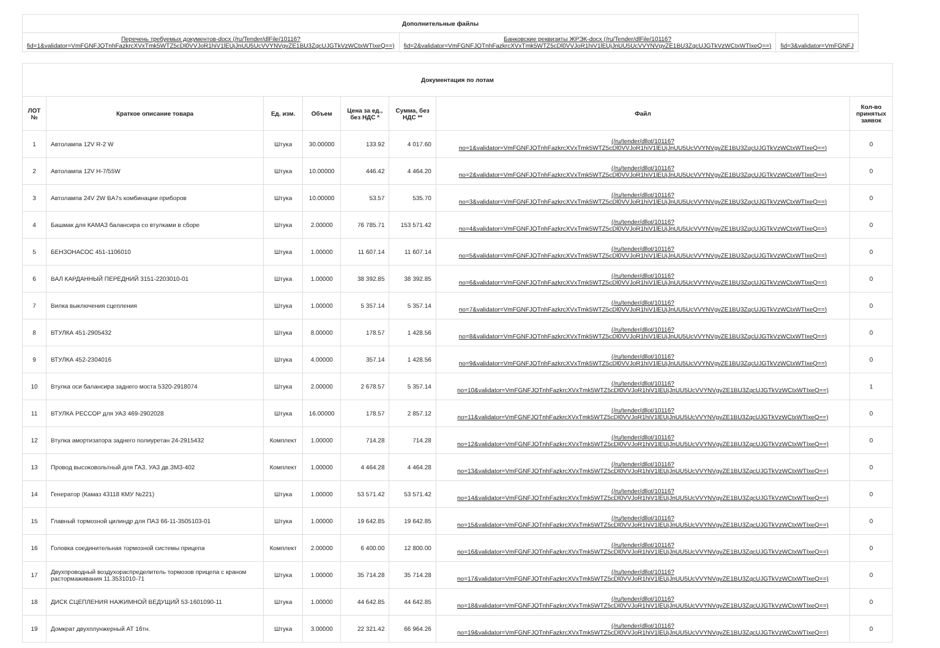| Дополнительные файлы | | |
| Перечень требуемых документов-docx (/ru/Tender/dlFile/10116? fid=1&validator=VmFGNFJOTnhFazkrcXVxTmk5WTZ5cDl0VVJoR1hiV1lEUjJnUU5UcVVYNVgvZE1BU3ZqcUJGTkVzWCtxWTIxeQ==) | Банковские реквизиты ЖРЭК-docx (/ru/Tender/dlFile/10116? fid=2&validator=VmFGNFJOTnhFazkrcXVxTmk5WTZ5cDl0VVJoR1hiV1lEUjJnUU5UcVVYNVgvZE1BU3ZqcUJGTkVzWCtxWTIxeQ==) | fid=3&validator=VmFGNFJ |
| Документация по лотам | | | | | | | |
| ЛОТ № | Краткое описание товара | Ед. изм. | Объем | Цена за ед., без НДС * | Сумма, без НДС ** | Файл | Кол-во принятых заявок |
| 1 | Автолампа 12V R-2 W | Штука | 30.00000 | 133.92 | 4 017.60 | (/ru/tender/dllot/10116? no=1&validator=VmFGNFJOTnhFazkrcXVxTmk5WTZ5cDl0VVJoR1hiV1lEUjJnUU5UcVVYNVgvZE1BU3ZqcUJGTkVzWCtxWTIxeQ==) | 0 |
| 2 | Автолампа 12V H-7/55W | Штука | 10.00000 | 446.42 | 4 464.20 | (/ru/tender/dllot/10116? no=2&validator=VmFGNFJOTnhFazkrcXVxTmk5WTZ5cDl0VVJoR1hiV1lEUjJnUU5UcVVYNVgvZE1BU3ZqcUJGTkVzWCtxWTIxeQ==) | 0 |
| 3 | Автолампа 24V 2W BA7s комбинации приборов | Штука | 10.00000 | 53.57 | 535.70 | (/ru/tender/dllot/10116? no=3&validator=VmFGNFJOTnhFazkrcXVxTmk5WTZ5cDl0VVJoR1hiV1lEUjJnUU5UcVVYNVgvZE1BU3ZqcUJGTkVzWCtxWTIxeQ==) | 0 |
| 4 | Башмак для КАМАЗ балансира со втулками в сборе | Штука | 2.00000 | 76 785.71 | 153 571.42 | (/ru/tender/dllot/10116? no=4&validator=VmFGNFJOTnhFazkrcXVxTmk5WTZ5cDl0VVJoR1hiV1lEUjJnUU5UcVVYNVgvZE1BU3ZqcUJGTkVzWCtxWTIxeQ==) | 0 |
| 5 | БЕНЗОНАСОС 451-1106010 | Штука | 1.00000 | 11 607.14 | 11 607.14 | (/ru/tender/dllot/10116? no=5&validator=VmFGNFJOTnhFazkrcXVxTmk5WTZ5cDl0VVJoR1hiV1lEUjJnUU5UcVVYNVgvZE1BU3ZqcUJGTkVzWCtxWTIxeQ==) | 0 |
| 6 | ВАЛ КАРДАННЫЙ ПЕРЕДНИЙ 3151-2203010-01 | Штука | 1.00000 | 38 392.85 | 38 392.85 | (/ru/tender/dllot/10116? no=6&validator=VmFGNFJOTnhFazkrcXVxTmk5WTZ5cDl0VVJoR1hiV1lEUjJnUU5UcVVYNVgvZE1BU3ZqcUJGTkVzWCtxWTIxeQ==) | 0 |
| 7 | Вилка выключения сцепления | Штука | 1.00000 | 5 357.14 | 5 357.14 | (/ru/tender/dllot/10116? no=7&validator=VmFGNFJOTnhFazkrcXVxTmk5WTZ5cDl0VVJoR1hiV1lEUjJnUU5UcVVYNVgvZE1BU3ZqcUJGTkVzWCtxWTIxeQ==) | 0 |
| 8 | ВТУЛКА 451-2905432 | Штука | 8.00000 | 178.57 | 1 428.56 | (/ru/tender/dllot/10116? no=8&validator=VmFGNFJOTnhFazkrcXVxTmk5WTZ5cDl0VVJoR1hiV1lEUjJnUU5UcVVYNVgvZE1BU3ZqcUJGTkVzWCtxWTIxeQ==) | 0 |
| 9 | ВТУЛКА 452-2304016 | Штука | 4.00000 | 357.14 | 1 428.56 | (/ru/tender/dllot/10116? no=9&validator=VmFGNFJOTnhFazkrcXVxTmk5WTZ5cDl0VVJoR1hiV1lEUjJnUU5UcVVYNVgvZE1BU3ZqcUJGTkVzWCtxWTIxeQ==) | 0 |
| 10 | Втулка оси балансира заднего моста 5320-2918074 | Штука | 2.00000 | 2 678.57 | 5 357.14 | (/ru/tender/dllot/10116? no=10&validator=VmFGNFJOTnhFazkrcXVxTmk5WTZ5cDl0VVJoR1hiV1lEUjJnUU5UcVVYNVgvZE1BU3ZqcUJGTkVzWCtxWTIxeQ==) | 1 |
| 11 | ВТУЛКА РЕССОР для УАЗ 469-2902028 | Штука | 16.00000 | 178.57 | 2 857.12 | (/ru/tender/dllot/10116? no=11&validator=VmFGNFJOTnhFazkrcXVxTmk5WTZ5cDl0VVJoR1hiV1lEUjJnUU5UcVVYNVgvZE1BU3ZqcUJGTkVzWCtxWTIxeQ==) | 0 |
| 12 | Втулка амортизатора заднего полиуретан 24-2915432 | Комплект | 1.00000 | 714.28 | 714.28 | (/ru/tender/dllot/10116? no=12&validator=VmFGNFJOTnhFazkrcXVxTmk5WTZ5cDl0VVJoR1hiV1lEUjJnUU5UcVVYNVgvZE1BU3ZqcUJGTkVzWCtxWTIxeQ==) | 0 |
| 13 | Провод высоковольтный для ГАЗ, УАЗ дв.ЗМЗ-402 | Комплект | 1.00000 | 4 464.28 | 4 464.28 | (/ru/tender/dllot/10116? no=13&validator=VmFGNFJOTnhFazkrcXVxTmk5WTZ5cDl0VVJoR1hiV1lEUjJnUU5UcVVYNVgvZE1BU3ZqcUJGTkVzWCtxWTIxeQ==) | 0 |
| 14 | Генератор (Камаз 43118 КМУ №221) | Штука | 1.00000 | 53 571.42 | 53 571.42 | (/ru/tender/dllot/10116? no=14&validator=VmFGNFJOTnhFazkrcXVxTmk5WTZ5cDl0VVJoR1hiV1lEUjJnUU5UcVVYNVgvZE1BU3ZqcUJGTkVzWCtxWTIxeQ==) | 0 |
| 15 | Главный тормозной цилиндр для ПАЗ 66-11-3505103-01 | Штука | 1.00000 | 19 642.85 | 19 642.85 | (/ru/tender/dllot/10116? no=15&validator=VmFGNFJOTnhFazkrcXVxTmk5WTZ5cDl0VVJoR1hiV1lEUjJnUU5UcVVYNVgvZE1BU3ZqcUJGTkVzWCtxWTIxeQ==) | 0 |
| 16 | Головка соединительная тормозной системы прицепа | Комплект | 2.00000 | 6 400.00 | 12 800.00 | (/ru/tender/dllot/10116? no=16&validator=VmFGNFJOTnhFazkrcXVxTmk5WTZ5cDl0VVJoR1hiV1lEUjJnUU5UcVVYNVgvZE1BU3ZqcUJGTkVzWCtxWTIxeQ==) | 0 |
| 17 | Двухпроводный воздухораспределитель тормозов прицепа с краном растормаживания 11.3531010-71 | Штука | 1.00000 | 35 714.28 | 35 714.28 | (/ru/tender/dllot/10116? no=17&validator=VmFGNFJOTnhFazkrcXVxTmk5WTZ5cDl0VVJoR1hiV1lEUjJnUU5UcVVYNVgvZE1BU3ZqcUJGTkVzWCtxWTIxeQ==) | 0 |
| 18 | ДИСК СЦЕПЛЕНИЯ НАЖИМНОЙ ВЕДУЩИЙ 53-1601090-11 | Штука | 1.00000 | 44 642.85 | 44 642.85 | (/ru/tender/dllot/10116? no=18&validator=VmFGNFJOTnhFazkrcXVxTmk5WTZ5cDl0VVJoR1hiV1lEUjJnUU5UcVVYNVgvZE1BU3ZqcUJGTkVzWCtxWTIxeQ==) | 0 |
| 19 | Домкрат двухплунжерный АТ 16тн. | Штука | 3.00000 | 22 321.42 | 66 964.26 | (/ru/tender/dllot/10116? no=19&validator=VmFGNFJOTnhFazkrcXVxTmk5WTZ5cDl0VVJoR1hiV1lEUjJnUU5UcVVYNVgvZE1BU3ZqcUJGTkVzWCtxWTIxeQ==) | 0 |